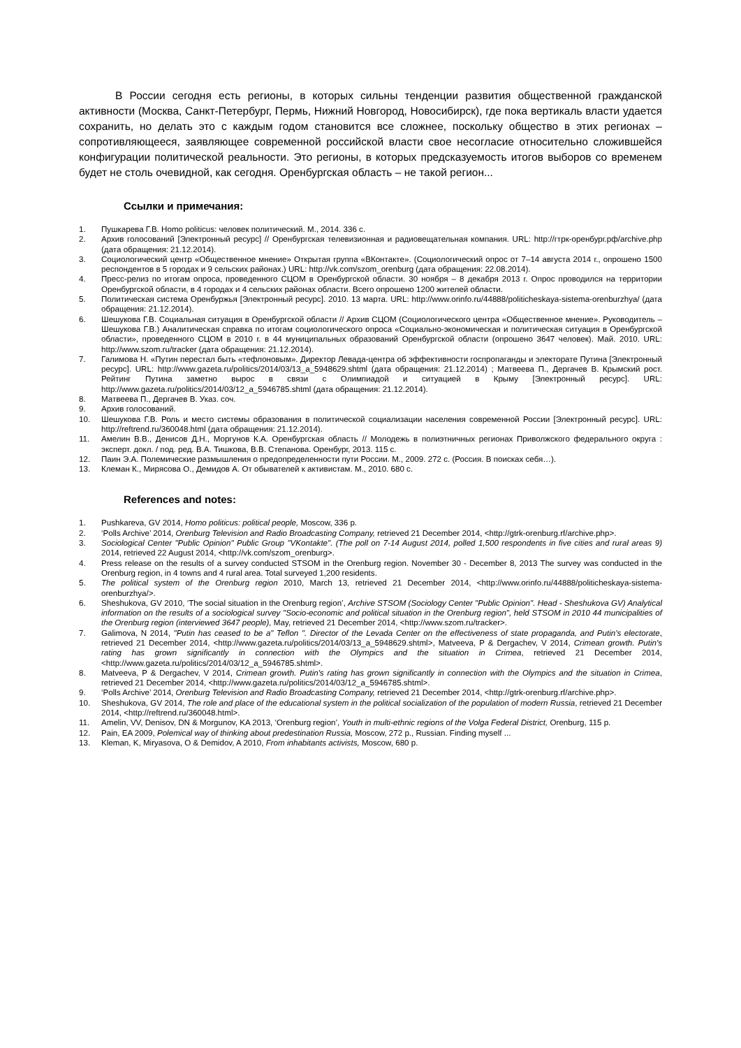В России сегодня есть регионы, в которых сильны тенденции развития общественной гражданской активности (Москва, Санкт-Петербург, Пермь, Нижний Новгород, Новосибирск), где пока вертикаль власти удается сохранить, но делать это с каждым годом становится все сложнее, поскольку общество в этих регионах – сопротивляющееся, заявляющее современной российской власти свое несогласие относительно сложившейся конфигурации политической реальности. Это регионы, в которых предсказуемость итогов выборов со временем будет не столь очевидной, как сегодня. Оренбургская область – не такой регион...
Ссылки и примечания:
1. Пушкарева Г.В. Homo politicus: человек политический. М., 2014. 336 с.
2. Архив голосований [Электронный ресурс] // Оренбургская телевизионная и радиовещательная компания. URL: http://гтрк-оренбург.рф/archive.php (дата обращения: 21.12.2014).
3. Социологический центр «Общественное мнение» Открытая группа «ВКонтакте». (Социологический опрос от 7–14 августа 2014 г., опрошено 1500 респондентов в 5 городах и 9 сельских районах.) URL: http://vk.com/szom_orenburg (дата обращения: 22.08.2014).
4. Пресс-релиз по итогам опроса, проведенного СЦОМ в Оренбургской области. 30 ноября – 8 декабря 2013 г. Опрос проводился на территории Оренбургской области, в 4 городах и 4 сельских районах области. Всего опрошено 1200 жителей области.
5. Политическая система Оренбуржья [Электронный ресурс]. 2010. 13 марта. URL: http://www.orinfo.ru/44888/politicheskaya-sistema-orenburzhya/ (дата обращения: 21.12.2014).
6. Шешукова Г.В. Социальная ситуация в Оренбургской области // Архив СЦОМ (Социологического центра «Общественное мнение». Руководитель – Шешукова Г.В.) Аналитическая справка по итогам социологического опроса «Социально-экономическая и политическая ситуация в Оренбургской области», проведенного СЦОМ в 2010 г. в 44 муниципальных образований Оренбургской области (опрошено 3647 человек). Май. 2010. URL: http://www.szom.ru/tracker (дата обращения: 21.12.2014).
7. Галимова Н. «Путин перестал быть «тефлоновым». Директор Левада-центра об эффективности госпропаганды и электорате Путина [Электронный ресурс]. URL: http://www.gazeta.ru/politics/2014/03/13_a_5948629.shtml (дата обращения: 21.12.2014) ; Матвеева П., Дергачев В. Крымский рост. Рейтинг Путина заметно вырос в связи с Олимпиадой и ситуацией в Крыму [Электронный ресурс]. URL: http://www.gazeta.ru/politics/2014/03/12_a_5946785.shtml (дата обращения: 21.12.2014).
8. Матвеева П., Дергачев В. Указ. соч.
9. Архив голосований.
10. Шешукова Г.В. Роль и место системы образования в политической социализации населения современной России [Электронный ресурс]. URL: http://reftrend.ru/360048.html (дата обращения: 21.12.2014).
11. Амелин В.В., Денисов Д.Н., Моргунов К.А. Оренбургская область // Молодежь в полиэтничных регионах Приволжского федерального округа : эксперт. докл. / под. ред. В.А. Тишкова, В.В. Степанова. Оренбург, 2013. 115 с.
12. Паин Э.А. Полемические размышления о предопределенности пути России. М., 2009. 272 с. (Россия. В поисках себя…).
13. Клеман К., Мирясова О., Демидов А. От обывателей к активистам. М., 2010. 680 с.
References and notes:
1. Pushkareva, GV 2014, Homo politicus: political people, Moscow, 336 p.
2. ‘Polls Archive’ 2014, Orenburg Television and Radio Broadcasting Company, retrieved 21 December 2014, <http://gtrk-orenburg.rf/archive.php>.
3. Sociological Center "Public Opinion" Public Group "VKontakte". (The poll on 7-14 August 2014, polled 1,500 respondents in five cities and rural areas 9) 2014, retrieved 22 August 2014, <http://vk.com/szom_orenburg>.
4. Press release on the results of a survey conducted STSOM in the Orenburg region. November 30 - December 8, 2013 The survey was conducted in the Orenburg region, in 4 towns and 4 rural area. Total surveyed 1,200 residents.
5. The political system of the Orenburg region 2010, March 13, retrieved 21 December 2014, <http://www.orinfo.ru/44888/politicheskaya-sistema-orenburzhya/>.
6. Sheshukova, GV 2010, ‘The social situation in the Orenburg region’, Archive STSOM (Sociology Center "Public Opinion". Head - Sheshukova GV) Analytical information on the results of a sociological survey "Socio-economic and political situation in the Orenburg region", held STSOM in 2010 44 municipalities of the Orenburg region (interviewed 3647 people), May, retrieved 21 December 2014, <http://www.szom.ru/tracker>.
7. Galimova, N 2014, "Putin has ceased to be a" Teflon ". Director of the Levada Center on the effectiveness of state propaganda, and Putin's electorate, retrieved 21 December 2014, <http://www.gazeta.ru/politics/2014/03/13_a_5948629.shtml>, Matveeva, P & Dergachev, V 2014, Crimean growth. Putin's rating has grown significantly in connection with the Olympics and the situation in Crimea, retrieved 21 December 2014, <http://www.gazeta.ru/politics/2014/03/12_a_5946785.shtml>.
8. Matveeva, P & Dergachev, V 2014, Crimean growth. Putin's rating has grown significantly in connection with the Olympics and the situation in Crimea, retrieved 21 December 2014, <http://www.gazeta.ru/politics/2014/03/12_a_5946785.shtml>.
9. ‘Polls Archive’ 2014, Orenburg Television and Radio Broadcasting Company, retrieved 21 December 2014, <http://gtrk-orenburg.rf/archive.php>.
10. Sheshukova, GV 2014, The role and place of the educational system in the political socialization of the population of modern Russia, retrieved 21 December 2014, <http://reftrend.ru/360048.html>.
11. Amelin, VV, Denisov, DN & Morgunov, KA 2013, ‘Orenburg region’, Youth in multi-ethnic regions of the Volga Federal District, Orenburg, 115 p.
12. Pain, EA 2009, Polemical way of thinking about predestination Russia, Moscow, 272 p., Russian. Finding myself ...
13. Kleman, K, Miryasova, O & Demidov, A 2010, From inhabitants activists, Moscow, 680 p.